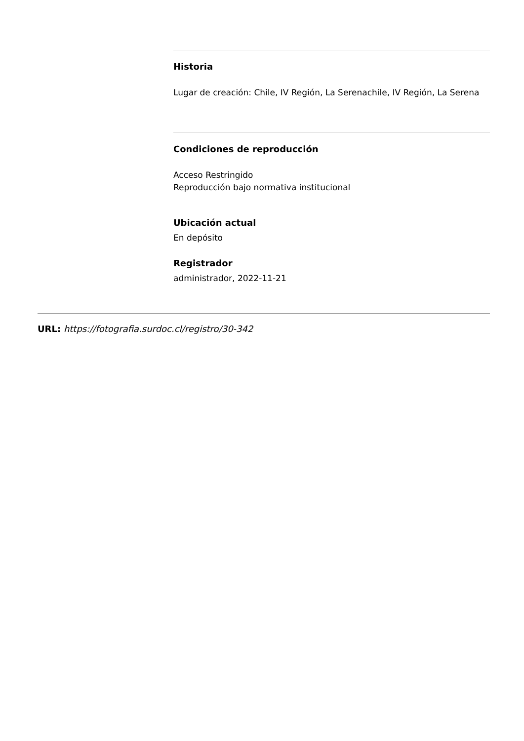Historia
Lugar de creación: Chile, IV Región, La Serenachile, IV Región, La Serena
Condiciones de reproducción
Acceso Restringido
Reproducción bajo normativa institucional
Ubicación actual
En depósito
Registrador
administrador, 2022-11-21
URL: https://fotografia.surdoc.cl/registro/30-342